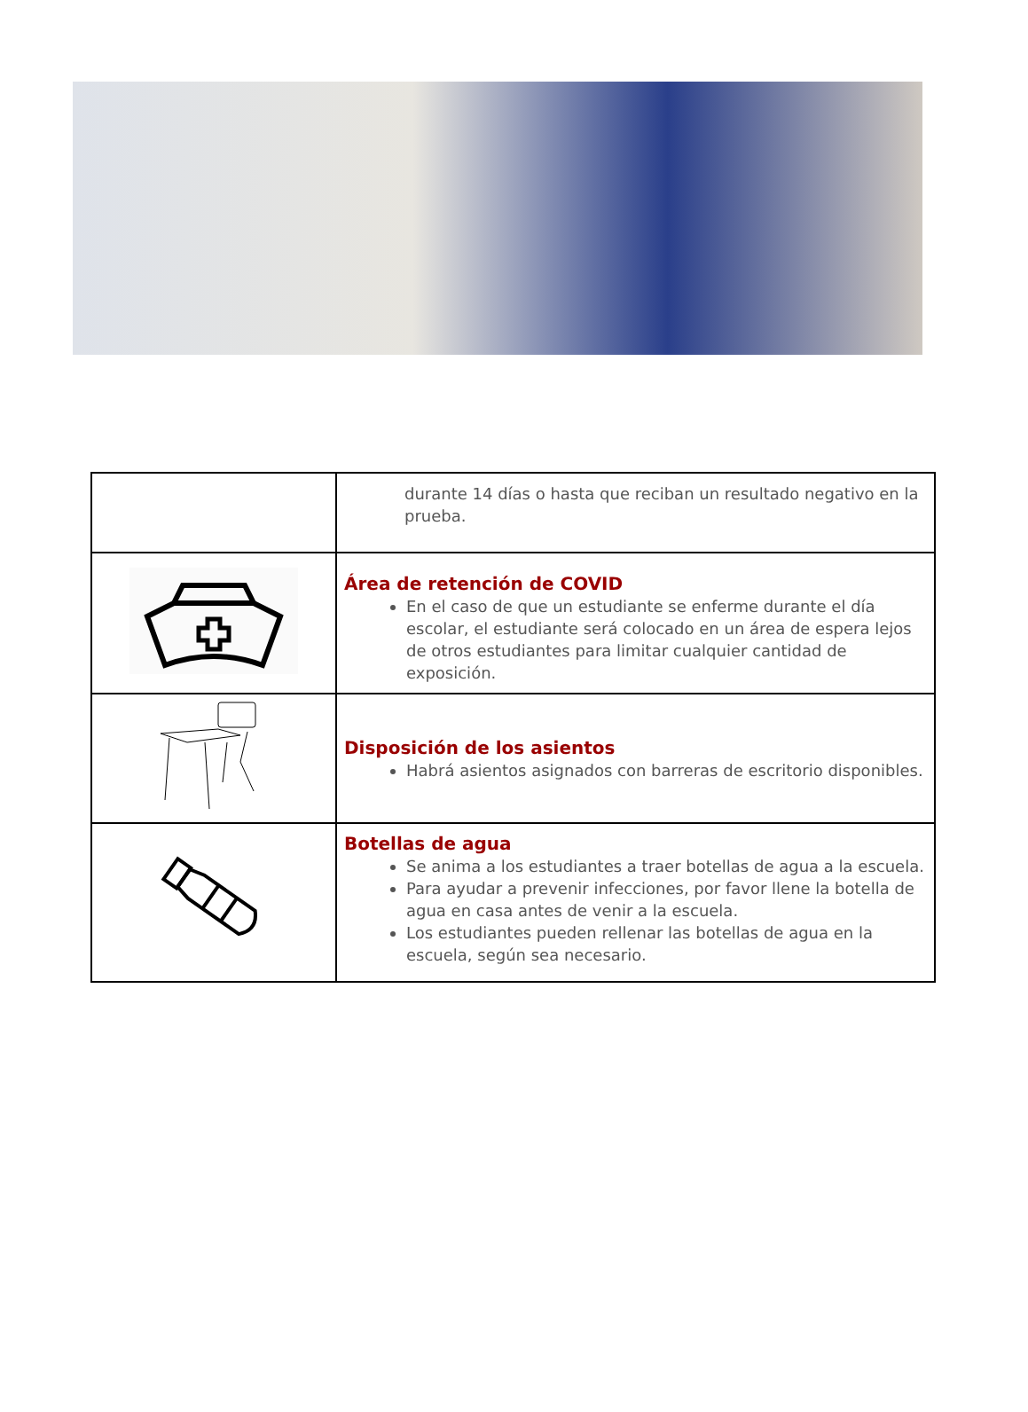| | durante 14 días o hasta que reciban un resultado negativo en la prueba. |
| | Área de retención de COVID En el caso de que un estudiante se enferme durante el día escolar, el estudiante será colocado en un área de espera lejos de otros estudiantes para limitar cualquier cantidad de exposición. |
| | Disposición de los asientos Habrá asientos asignados con barreras de escritorio disponibles. |
| | Botellas de agua Se anima a los estudiantes a traer botellas de agua a la escuela. Para ayudar a prevenir infecciones, por favor llene la botella de agua en casa antes de venir a la escuela. Los estudiantes pueden rellenar las botellas de agua en la escuela, según sea necesario. |